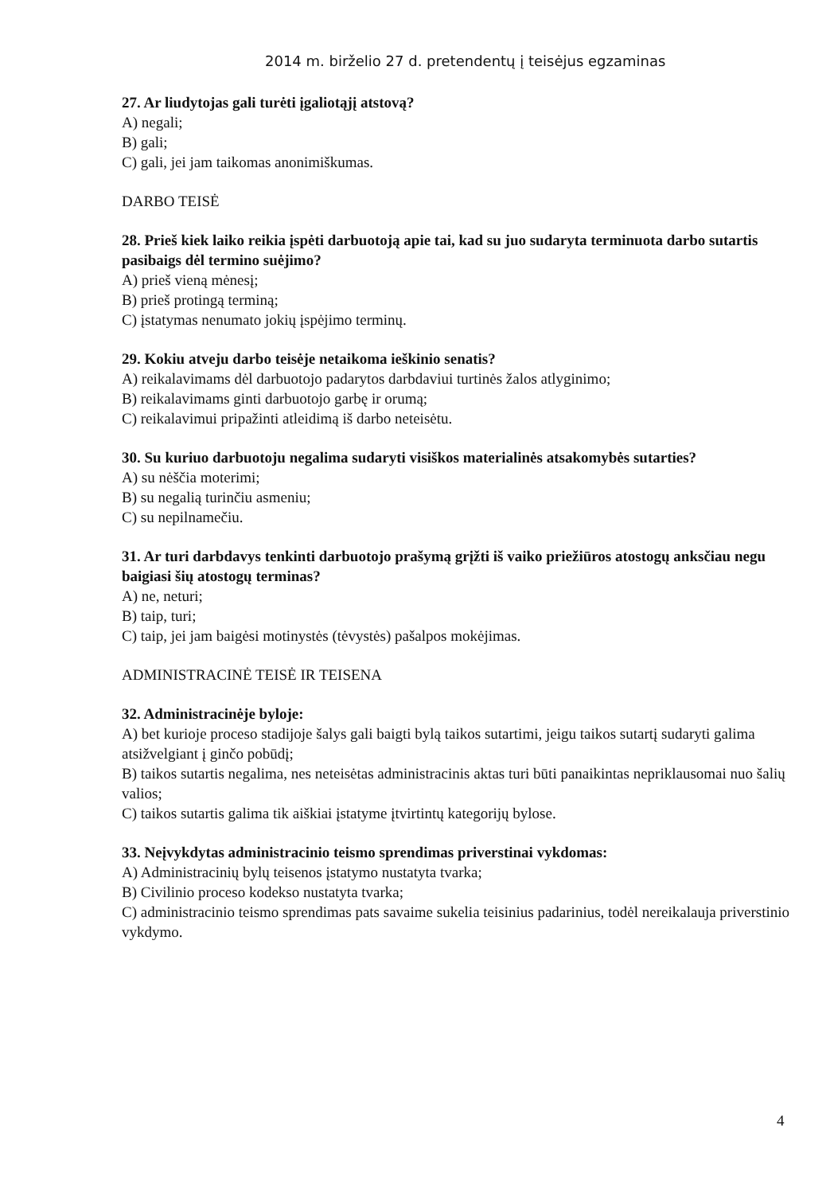2014 m. birželio 27 d. pretendentų į teisėjus egzaminas
27. Ar liudytojas gali turėti įgaliotąjį atstovą?
A) negali;
B) gali;
C) gali, jei jam taikomas anonimiškumas.
DARBO TEISĖ
28. Prieš kiek laiko reikia įspėti darbuotoją apie tai, kad su juo sudaryta terminuota darbo sutartis pasibaigs dėl termino suėjimo?
A) prieš vieną mėnesį;
B) prieš protingą terminą;
C) įstatymas nenumato jokių įspėjimo terminų.
29. Kokiu atveju darbo teisėje netaikoma ieškinio senatis?
A) reikalavimams dėl darbuotojo padarytos darbdaviui turtinės žalos atlyginimo;
B) reikalavimams ginti darbuotojo garbę ir orumą;
C) reikalavimui pripažinti atleidimą iš darbo neteisėtu.
30. Su kuriuo darbuotoju negalima sudaryti visiškos materialinės atsakomybės sutarties?
A) su nėščia moterimi;
B) su negalią turinčiu asmeniu;
C) su nepilnamečiu.
31. Ar turi darbdavys tenkinti darbuotojo prašymą grįžti iš vaiko priežiūros atostogų anksčiau negu baigiasi šių atostogų terminas?
A) ne, neturi;
B) taip, turi;
C) taip, jei jam baigėsi motinystės (tėvystės) pašalpos mokėjimas.
ADMINISTRACINĖ TEISĖ IR TEISENA
32. Administracinėje byloje:
A) bet kurioje proceso stadijoje šalys gali baigti bylą taikos sutartimi, jeigu taikos sutartį sudaryti galima atsižvelgiant į ginčo pobūdį;
B) taikos sutartis negalima, nes neteisėtas administracinis aktas turi būti panaikintas nepriklausomai nuo šalių valios;
C) taikos sutartis galima tik aiškiai įstatyme įtvirtintų kategorijų bylose.
33. Neįvykdytas administracinio teismo sprendimas priverstinai vykdomas:
A) Administracinių bylų teisenos įstatymo nustatyta tvarka;
B) Civilinio proceso kodekso nustatyta tvarka;
C) administracinio teismo sprendimas pats savaime sukelia teisinius padarinius, todėl nereikalauja priverstinio vykdymo.
4